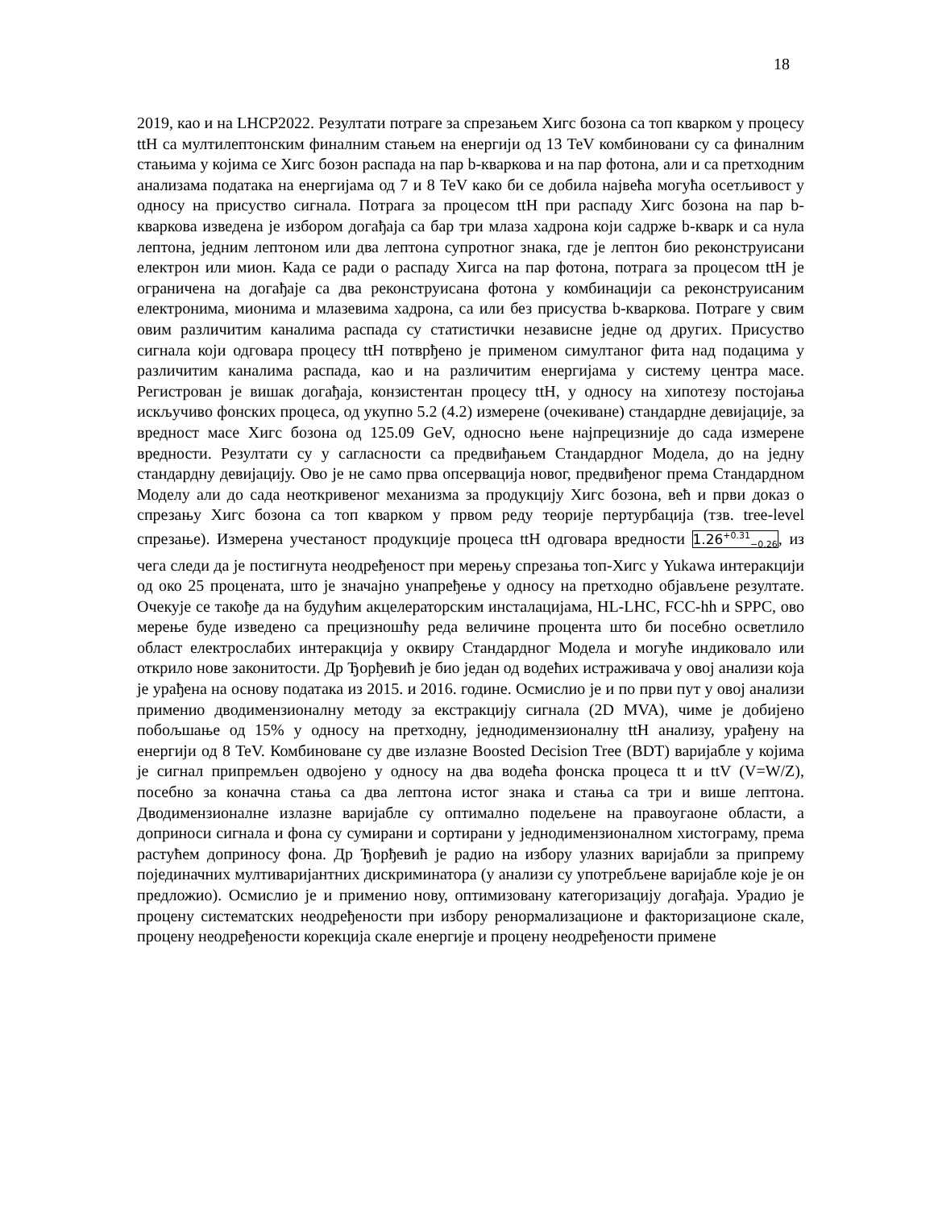18
2019, као и на LHCP2022. Резултати потраге за спрезањем Хигс бозона са топ кварком у процесу ttH са мултилептонским финалним стањем на енергији од 13 TeV комбиновани су са финалним стањима у којима се Хигс бозон распада на пар b-кваркова и на пар фотона, али и са претходним анализама података на енергијама од 7 и 8 TeV како би се добила највећа могућа осетљивост у односу на присуство сигнала. Потрага за процесом ttH при распаду Хигс бозона на пар b-кваркова изведена је избором догађаја са бар три млаза хадрона који садрже b-кварк и са нула лептона, једним лептоном или два лептона супротног знака, где је лептон био реконструисани електрон или мион. Када се ради о распаду Хигса на пар фотона, потрага за процесом ttH је ограничена на догађаје са два реконструисана фотона у комбинацији са реконструисаним електронима, мионима и млазевима хадрона, са или без присуства b-кваркова. Потраге у свим овим различитим каналима распада су статистички независне једне од других. Присуство сигнала који одговара процесу ttH потврђено је применом симултаног фита над подацима у различитим каналима распада, као и на различитим енергијама у систему центра масе. Регистрован је вишак догађаја, конзистентан процесу ttH, у односу на хипотезу постојања искључиво фонских процеса, од укупно 5.2 (4.2) измерене (очекиване) стандардне девијације, за вредност масе Хигс бозона од 125.09 GeV, односно њене најпрецизније до сада измерене вредности. Резултати су у сагласности са предвиђањем Стандардног Модела, до на једну стандардну девијацију. Ово је не само прва опсервација новог, предвиђеног према Стандардном Моделу али до сада неоткривеног механизма за продукцију Хигс бозона, већ и први доказ о спрезању Хигс бозона са топ кварком у првом реду теорије пертурбација (тзв. tree-level спрезање). Измерена учестаност продукције процеса ttH одговара вредности 1.26<sup>+0.31</sup><sub>−0.26</sub>, из чега следи да је постигнута неодређеност при мерењу спрезања топ-Хигс у Yukawa интеракцији од око 25 процената, што је значајно унапређење у односу на претходно објављене резултате. Очекује се такође да на будућим акцелераторским инсталацијама, HL-LHC, FCC-hh и SPPC, ово мерење буде изведено са прецизношћу реда величине процента што би посебно осветлило област електрослабих интеракција у оквиру Стандардног Модела и могуће индиковало или открило нове законитости. Др Ђорђевић је био један од водећих истраживача у овој анализи која је урађена на основу података из 2015. и 2016. године. Осмислио је и по први пут у овој анализи применио дводимензионалну методу за екстракцију сигнала (2D MVA), чиме је добијено побољшање од 15% у односу на претходну, једнодимензионалну ttH анализу, урађену на енергији од 8 TeV. Комбиноване су две излазне Boosted Decision Tree (BDT) варијабле у којима је сигнал припремљен одвојено у односу на два водећа фонска процеса tt и ttV (V=W/Z), посебно за коначна стања са два лептона истог знака и стања са три и више лептона. Дводимензионалне излазне варијабле су оптимално подељене на правоугаоне области, а доприноси сигнала и фона су сумирани и сортирани у једнодимензионалном хистограму, према растућем доприносу фона. Др Ђорђевић је радио на избору улазних варијабли за припрему појединачних мултиваријантних дискриминатора (у анализи су употребљене варијабле које је он предложио). Осмислио је и применио нову, оптимизовану категоризацију догађаја. Урадио је процену систематских неодређености при избору ренормализационе и факторизационе скале, процену неодређености корекција скале енергије и процену неодређености примене